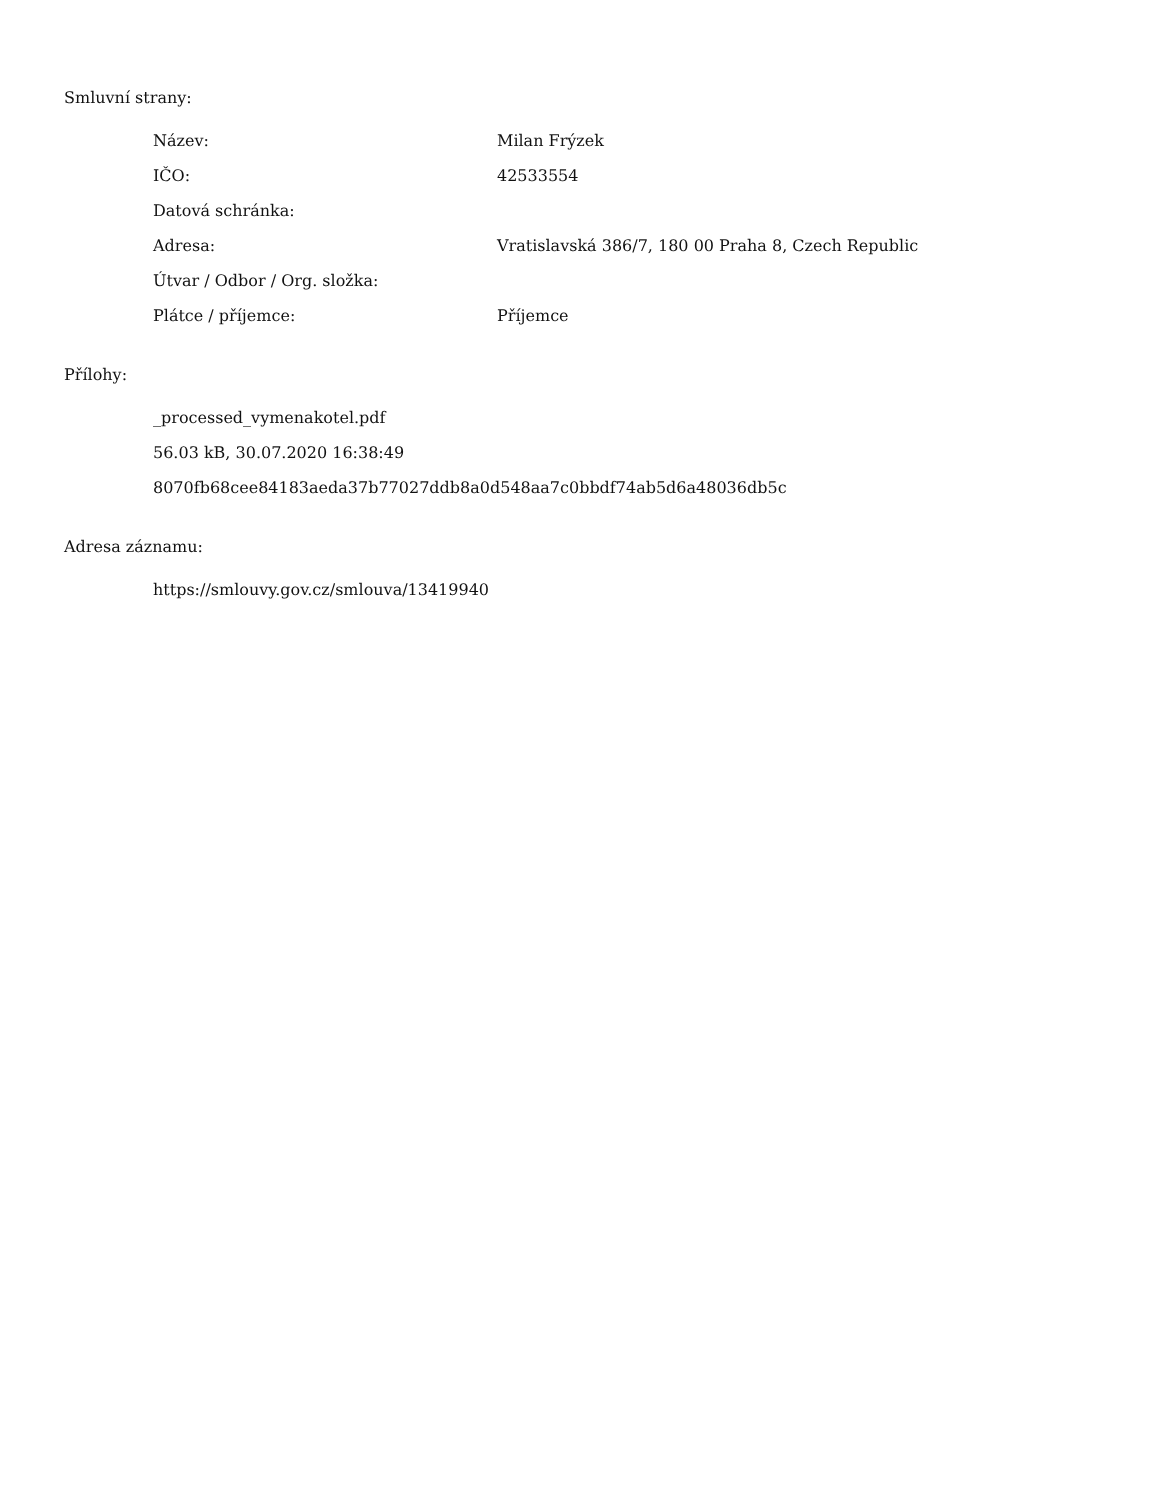Smluvní strany:
| Název: | Milan Frýzek |
| IČO: | 42533554 |
| Datová schránka: | |
| Adresa: | Vratislavská 386/7, 180 00 Praha 8, Czech Republic |
| Útvar / Odbor / Org. složka: | |
| Plátce / příjemce: | Příjemce |
Přílohy:
_processed_vymenakotel.pdf
56.03 kB, 30.07.2020 16:38:49
8070fb68cee84183aeda37b77027ddb8a0d548aa7c0bbdf74ab5d6a48036db5c
Adresa záznamu:
https://smlouvy.gov.cz/smlouva/13419940